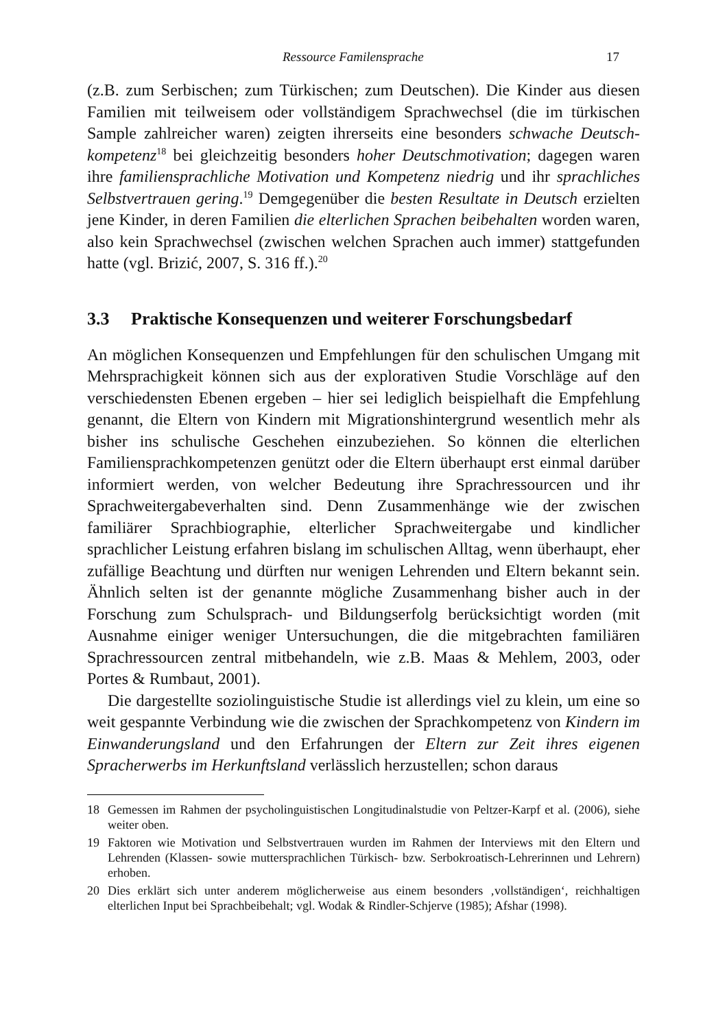Ressource Familensprache 17
(z.B. zum Serbischen; zum Türkischen; zum Deutschen). Die Kinder aus diesen Familien mit teilweisem oder vollständigem Sprachwechsel (die im türkischen Sample zahlreicher waren) zeigten ihrerseits eine besonders schwache Deutsch­kompetenz<sup>18</sup> bei gleichzeitig besonders hoher Deutschmotivation; dagegen wa­ren ihre familiensprachliche Motivation und Kompetenz niedrig und ihr sprach­liches Selbstvertrauen gering.<sup>19</sup> Demgegenüber die besten Resultate in Deutsch erzielten jene Kinder, in deren Familien die elterlichen Sprachen beibehalten worden waren, also kein Sprachwechsel (zwischen welchen Sprachen auch im­mer) stattgefunden hatte (vgl. Brizić, 2007, S. 316 ff.).<sup>20</sup>
3.3 Praktische Konsequenzen und weiterer Forschungsbedarf
An möglichen Konsequenzen und Empfehlungen für den schulischen Umgang mit Mehrsprachigkeit können sich aus der explorativen Studie Vorschläge auf den verschiedensten Ebenen ergeben – hier sei lediglich beispielhaft die Emp­fehlung genannt, die Eltern von Kindern mit Migrationshintergrund wesentlich mehr als bisher ins schulische Geschehen einzubeziehen. So können die elter­lichen Familiensprachkompetenzen genützt oder die Eltern überhaupt erst ein­mal darüber informiert werden, von welcher Bedeutung ihre Sprachressourcen und ihr Sprachweitergabeverhalten sind. Denn Zusammenhänge wie der zwi­schen familiärer Sprachbiographie, elterlicher Sprachweitergabe und kindlicher sprachlicher Leistung erfahren bislang im schulischen Alltag, wenn überhaupt, eher zufällige Beachtung und dürften nur wenigen Lehrenden und Eltern be­kannt sein. Ähnlich selten ist der genannte mögliche Zusammenhang bisher auch in der Forschung zum Schulsprach- und Bildungserfolg berücksichtigt worden (mit Ausnahme einiger weniger Untersuchungen, die die mitgebrachten familiären Sprachressourcen zentral mitbehandeln, wie z.B. Maas & Mehlem, 2003, oder Portes & Rumbaut, 2001).
Die dargestellte soziolinguistische Studie ist allerdings viel zu klein, um eine so weit gespannte Verbindung wie die zwischen der Sprachkompetenz von Kin­dern im Einwanderungsland und den Erfahrungen der Eltern zur Zeit ihres eige­nen Spracherwerbs im Herkunftsland verlässlich herzustellen; schon daraus
18 Gemessen im Rahmen der psycholinguistischen Longitudinalstudie von Peltzer-Karpf et al. (2006), siehe weiter oben.
19 Faktoren wie Motivation und Selbstvertrauen wurden im Rahmen der Interviews mit den Eltern und Lehrenden (Klassen- sowie muttersprachlichen Türkisch- bzw. Serbokroatisch-Lehrerinnen und Lehrern) erhoben.
20 Dies erklärt sich unter anderem möglicherweise aus einem besonders ‚vollständigen‘, reichhaltigen elterlichen Input bei Sprachbeibehalt; vgl. Wodak & Rindler-Schjerve (1985); Afshar (1998).